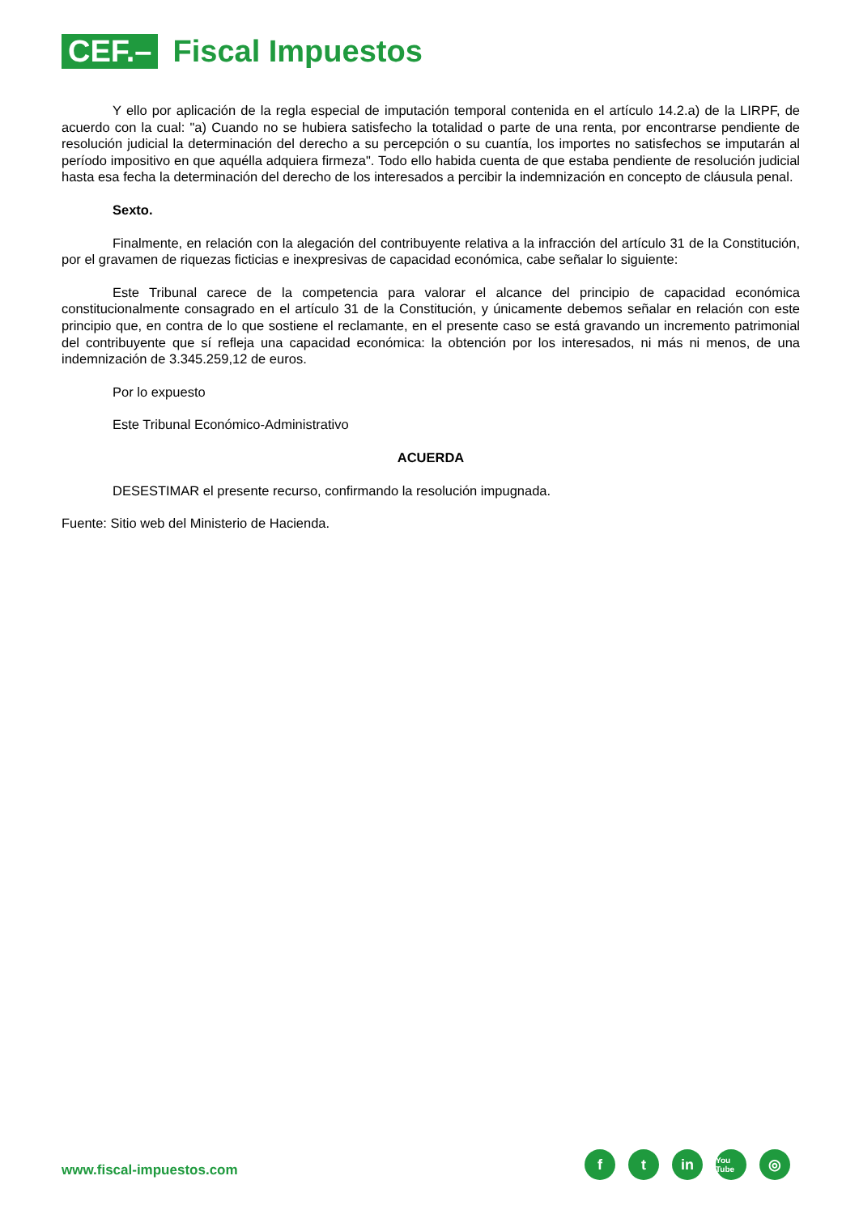CEF.–
Fiscal Impuestos
Y ello por aplicación de la regla especial de imputación temporal contenida en el artículo 14.2.a) de la LIRPF, de acuerdo con la cual: "a) Cuando no se hubiera satisfecho la totalidad o parte de una renta, por encontrarse pendiente de resolución judicial la determinación del derecho a su percepción o su cuantía, los importes no satisfechos se imputarán al período impositivo en que aquélla adquiera firmeza". Todo ello habida cuenta de que estaba pendiente de resolución judicial hasta esa fecha la determinación del derecho de los interesados a percibir la indemnización en concepto de cláusula penal.
Sexto.
Finalmente, en relación con la alegación del contribuyente relativa a la infracción del artículo 31 de la Constitución, por el gravamen de riquezas ficticias e inexpresivas de capacidad económica, cabe señalar lo siguiente:
Este Tribunal carece de la competencia para valorar el alcance del principio de capacidad económica constitucionalmente consagrado en el artículo 31 de la Constitución, y únicamente debemos señalar en relación con este principio que, en contra de lo que sostiene el reclamante, en el presente caso se está gravando un incremento patrimonial del contribuyente que sí refleja una capacidad económica: la obtención por los interesados, ni más ni menos, de una indemnización de 3.345.259,12 de euros.
Por lo expuesto
Este Tribunal Económico-Administrativo
ACUERDA
DESESTIMAR el presente recurso, confirmando la resolución impugnada.
Fuente: Sitio web del Ministerio de Hacienda.
www.fiscal-impuestos.com
ft in You Tube ◎